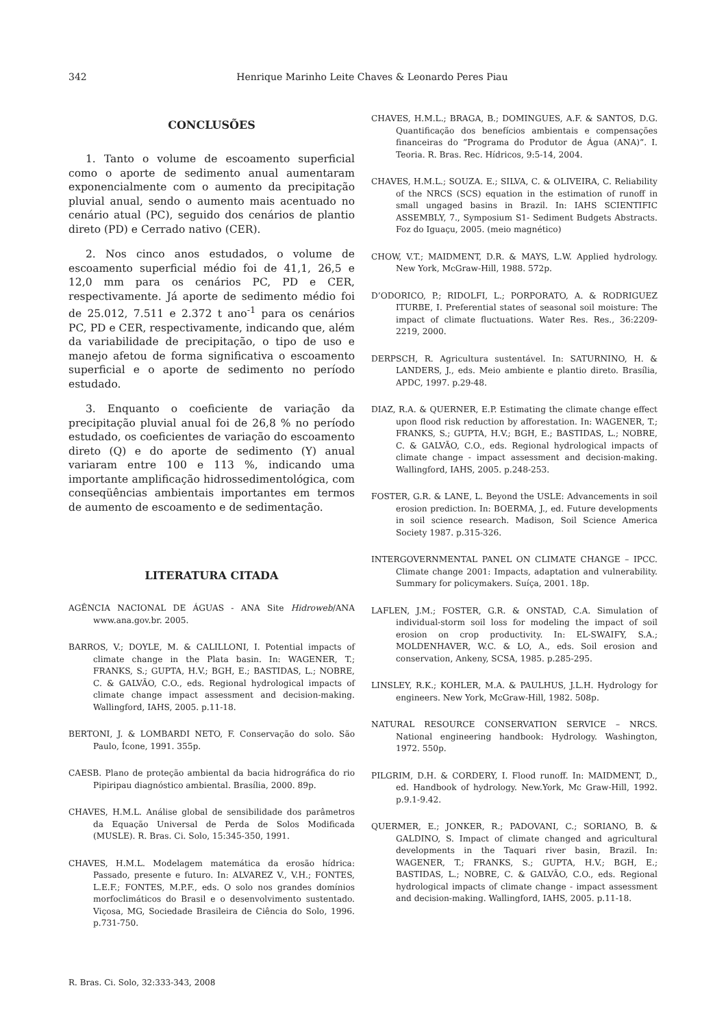342 Henrique Marinho Leite Chaves & Leonardo Peres Piau
CONCLUSÕES
1. Tanto o volume de escoamento superficial como o aporte de sedimento anual aumentaram exponencialmente com o aumento da precipitação pluvial anual, sendo o aumento mais acentuado no cenário atual (PC), seguido dos cenários de plantio direto (PD) e Cerrado nativo (CER).
2. Nos cinco anos estudados, o volume de escoamento superficial médio foi de 41,1, 26,5 e 12,0 mm para os cenários PC, PD e CER, respectivamente. Já aporte de sedimento médio foi de 25.012, 7.511 e 2.372 t ano<sup>-1</sup> para os cenários PC, PD e CER, respectivamente, indicando que, além da variabilidade de precipitação, o tipo de uso e manejo afetou de forma significativa o escoamento superficial e o aporte de sedimento no período estudado.
3. Enquanto o coeficiente de variação da precipitação pluvial anual foi de 26,8 % no período estudado, os coeficientes de variação do escoamento direto (Q) e do aporte de sedimento (Y) anual variaram entre 100 e 113 %, indicando uma importante amplificação hidrossedimentológica, com conseqüências ambientais importantes em termos de aumento de escoamento e de sedimentação.
LITERATURA CITADA
AGÊNCIA NACIONAL DE ÁGUAS - ANA Site Hidroweb/ANA www.ana.gov.br. 2005.
BARROS, V.; DOYLE, M. & CALILLONI, I. Potential impacts of climate change in the Plata basin. In: WAGENER, T.; FRANKS, S.; GUPTA, H.V.; BGH, E.; BASTIDAS, L.; NOBRE, C. & GALVÃO, C.O., eds. Regional hydrological impacts of climate change impact assessment and decision-making. Wallingford, IAHS, 2005. p.11-18.
BERTONI, J. & LOMBARDI NETO, F. Conservação do solo. São Paulo, Ícone, 1991. 355p.
CAESB. Plano de proteção ambiental da bacia hidrográfica do rio Pipiripau diagnóstico ambiental. Brasília, 2000. 89p.
CHAVES, H.M.L. Análise global de sensibilidade dos parâmetros da Equação Universal de Perda de Solos Modificada (MUSLE). R. Bras. Ci. Solo, 15:345-350, 1991.
CHAVES, H.M.L. Modelagem matemática da erosão hídrica: Passado, presente e futuro. In: ALVAREZ V., V.H.; FONTES, L.E.F.; FONTES, M.P.F., eds. O solo nos grandes domínios morfoclimáticos do Brasil e o desenvolvimento sustentado. Viçosa, MG, Sociedade Brasileira de Ciência do Solo, 1996. p.731-750.
CHAVES, H.M.L.; BRAGA, B.; DOMINGUES, A.F. & SANTOS, D.G. Quantificação dos benefícios ambientais e compensações financeiras do ”Programa do Produtor de Água (ANA)”. I. Teoria. R. Bras. Rec. Hídricos, 9:5-14, 2004.
CHAVES, H.M.L.; SOUZA. E.; SILVA, C. & OLIVEIRA, C. Reliability of the NRCS (SCS) equation in the estimation of runoff in small ungaged basins in Brazil. In: IAHS SCIENTIFIC ASSEMBLY, 7., Symposium S1- Sediment Budgets Abstracts. Foz do Iguaçu, 2005. (meio magnético)
CHOW, V.T.; MAIDMENT, D.R. & MAYS, L.W. Applied hydrology. New York, McGraw-Hill, 1988. 572p.
D’ODORICO, P.; RIDOLFI, L.; PORPORATO, A. & RODRIGUEZ ITURBE, I. Preferential states of seasonal soil moisture: The impact of climate fluctuations. Water Res. Res., 36:2209-2219, 2000.
DERPSCH, R. Agricultura sustentável. In: SATURNINO, H. & LANDERS, J., eds. Meio ambiente e plantio direto. Brasília, APDC, 1997. p.29-48.
DIAZ, R.A. & QUERNER, E.P. Estimating the climate change effect upon flood risk reduction by afforestation. In: WAGENER, T.; FRANKS, S.; GUPTA, H.V.; BGH, E.; BASTIDAS, L.; NOBRE, C. & GALVÃO, C.O., eds. Regional hydrological impacts of climate change - impact assessment and decision-making. Wallingford, IAHS, 2005. p.248-253.
FOSTER, G.R. & LANE, L. Beyond the USLE: Advancements in soil erosion prediction. In: BOERMA, J., ed. Future developments in soil science research. Madison, Soil Science America Society 1987. p.315-326.
INTERGOVERNMENTAL PANEL ON CLIMATE CHANGE – IPCC. Climate change 2001: Impacts, adaptation and vulnerability. Summary for policymakers. Suíça, 2001. 18p.
LAFLEN, J.M.; FOSTER, G.R. & ONSTAD, C.A. Simulation of individual-storm soil loss for modeling the impact of soil erosion on crop productivity. In: EL-SWAIFY, S.A.; MOLDENHAVER, W.C. & LO, A., eds. Soil erosion and conservation, Ankeny, SCSA, 1985. p.285-295.
LINSLEY, R.K.; KOHLER, M.A. & PAULHUS, J.L.H. Hydrology for engineers. New York, McGraw-Hill, 1982. 508p.
NATURAL RESOURCE CONSERVATION SERVICE – NRCS. National engineering handbook: Hydrology. Washington, 1972. 550p.
PILGRIM, D.H. & CORDERY, I. Flood runoff. In: MAIDMENT, D., ed. Handbook of hydrology. New.York, Mc Graw-Hill, 1992. p.9.1-9.42.
QUERMER, E.; JONKER, R.; PADOVANI, C.; SORIANO, B. & GALDINO, S. Impact of climate changed and agricultural developments in the Taquari river basin, Brazil. In: WAGENER, T.; FRANKS, S.; GUPTA, H.V.; BGH, E.; BASTIDAS, L.; NOBRE, C. & GALVÃO, C.O., eds. Regional hydrological impacts of climate change - impact assessment and decision-making. Wallingford, IAHS, 2005. p.11-18.
R. Bras. Ci. Solo, 32:333-343, 2008